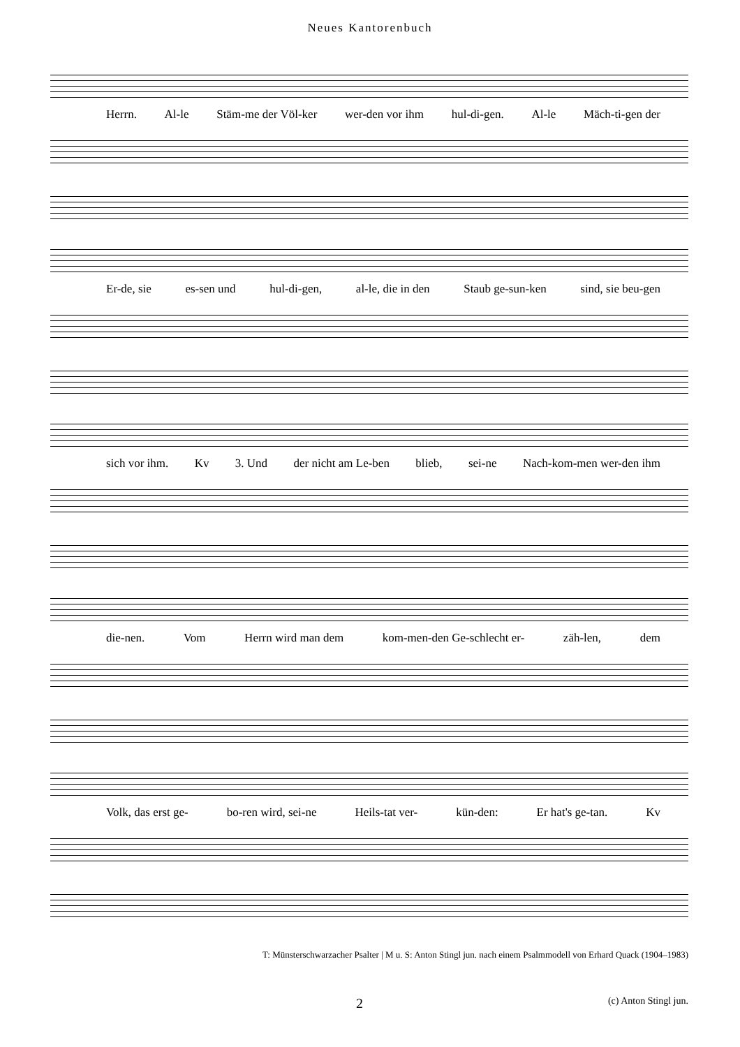Neues Kantorenbuch
Herrn. Al-le Stäm-me der Völ-ker wer-den vor ihm hul-di-gen. Al-le Mäch-ti-gen der
Er-de, sie es-sen und hul-di-gen, al-le, die in den Staub ge-sun-ken sind, sie beu-gen
sich vor ihm. Kv 3. Und der nicht am Le-ben blieb, sei-ne Nach-kom-men wer-den ihm
die-nen. Vom Herrn wird man dem kom-men-den Ge-schlecht er- zäh-len, dem
Volk, das erst ge- bo-ren wird, sei-ne Heils-tat ver- kün-den: Er hat's ge-tan. Kv
T: Münsterschwarzacher Psalter | M u. S: Anton Stingl jun. nach einem Psalmmodell von Erhard Quack (1904–1983)
2 (c) Anton Stingl jun.